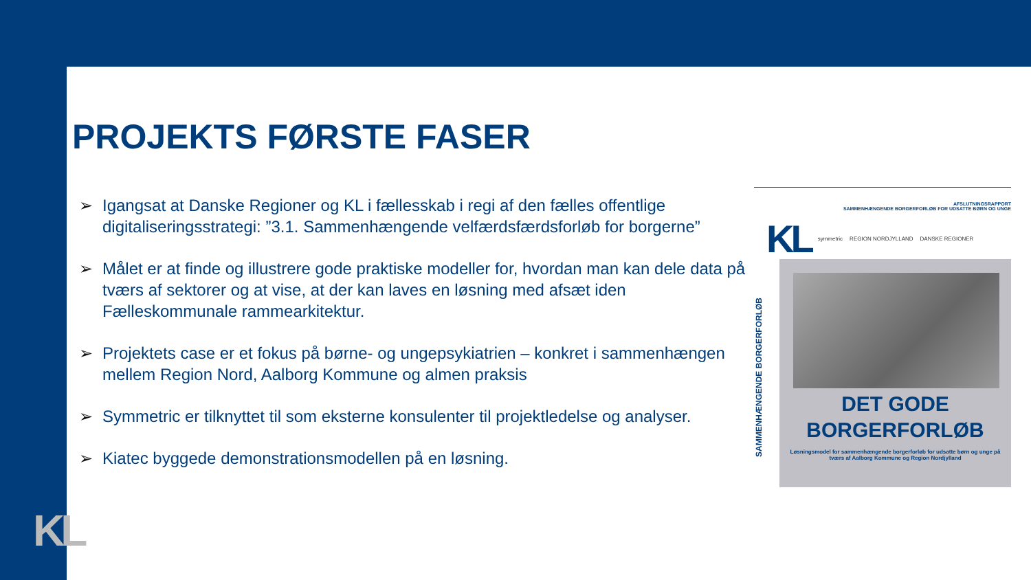KL
PROJEKTS FØRSTE FASER
➢ Igangsat at Danske Regioner og KL i fællesskab i regi af den fælles offentlige digitaliseringsstrategi: ”3.1. Sammenhængende velfærdsfærdsforløb for borgerne”
➢ Målet er at finde og illustrere gode praktiske modeller for, hvordan man kan dele data på tværs af sektorer og at vise, at der kan laves en løsning med afsæt iden Fælleskommunale rammearkitektur.
➢ Projektets case er et fokus på børne- og ungepsykiatrien – konkret i sammenhængen mellem Region Nord, Aalborg Kommune og almen praksis
➢ Symmetric er tilknyttet til som eksterne konsulenter til projektledelse og analyser.
➢ Kiatec byggede demonstrationsmodellen på en løsning.
AFSLUTNINGSRAPPORT
SAMMENHÆNGENDE BORGERFORLØB FOR UDSATTE BØRN OG UNGE
KL symmetric REGION NORDJYLLAND DANSKE REGIONER
SAMMENHÆNGENDE BORGERFORLØB
DET GODE
BORGERFORLØB
Løsningsmodel for sammenhængende borgerforløb for udsatte børn og unge på tværs af Aalborg Kommune og Region Nordjylland